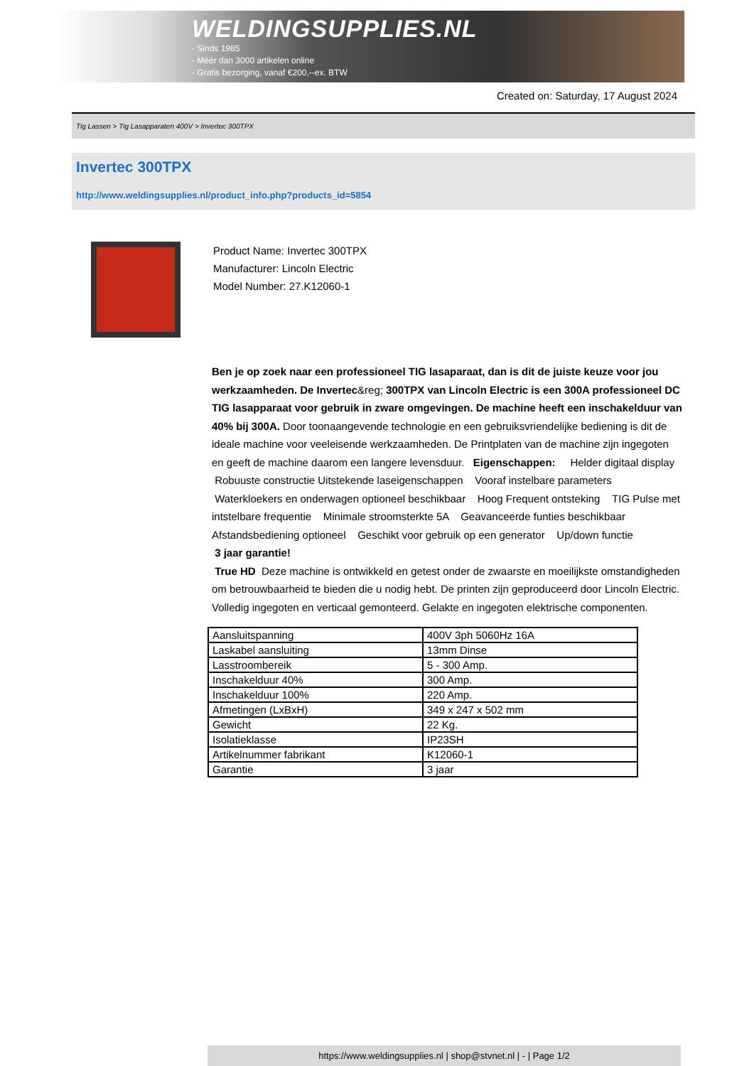WELDINGSUPPLIES.NL
- Sinds 1985
- Méér dan 3000 artikelen online
- Gratis bezorging, vanaf €200,--ex. BTW
Created on: Saturday, 17 August 2024
Tig Lassen > Tig Lasapparaten 400V > Invertec 300TPX
Invertec 300TPX
http://www.weldingsupplies.nl/product_info.php?products_id=5854
Product Name: Invertec 300TPX
Manufacturer: Lincoln Electric
Model Number: 27.K12060-1
Ben je op zoek naar een professioneel TIG lasaparaat, dan is dit de juiste keuze voor jou werkzaamheden. De Invertec&reg; 300TPX van Lincoln Electric is een 300A professioneel DC TIG lasapparaat voor gebruik in zware omgevingen. De machine heeft een inschakelduur van 40% bij 300A. Door toonaangevende technologie en een gebruiksvriendelijke bediening is dit de ideale machine voor veeleisende werkzaamheden. De Printplaten van de machine zijn ingegoten en geeft de machine daarom een langere levensduur. Eigenschappen: Helder digitaal display Robuuste constructie Uitstekende laseigenschappen Vooraf instelbare parameters Waterkloekers en onderwagen optioneel beschikbaar Hoog Frequent ontsteking TIG Pulse met intstelbare frequentie Minimale stroomsterkte 5A Geavanceerde funties beschikbaar Afstandsbediening optioneel Geschikt voor gebruik op een generator Up/down functie
3 jaar garantie!
True HD Deze machine is ontwikkeld en getest onder de zwaarste en moeilijkste omstandigheden om betrouwbaarheid te bieden die u nodig hebt. De printen zijn geproduceerd door Lincoln Electric. Volledig ingegoten en verticaal gemonteerd. Gelakte en ingegoten elektrische componenten.
| Aansluitspanning | 400V 3ph 5060Hz 16A |
| Laskabel aansluiting | 13mm Dinse |
| Lasstroombereik | 5 - 300 Amp. |
| Inschakelduur 40% | 300 Amp. |
| Inschakelduur 100% | 220 Amp. |
| Afmetingen (LxBxH) | 349 x 247 x 502 mm |
| Gewicht | 22 Kg. |
| Isolatieklasse | IP23SH |
| Artikelnummer fabrikant | K12060-1 |
| Garantie | 3 jaar |
https://www.weldingsupplies.nl | shop@stvnet.nl | - | Page 1/2